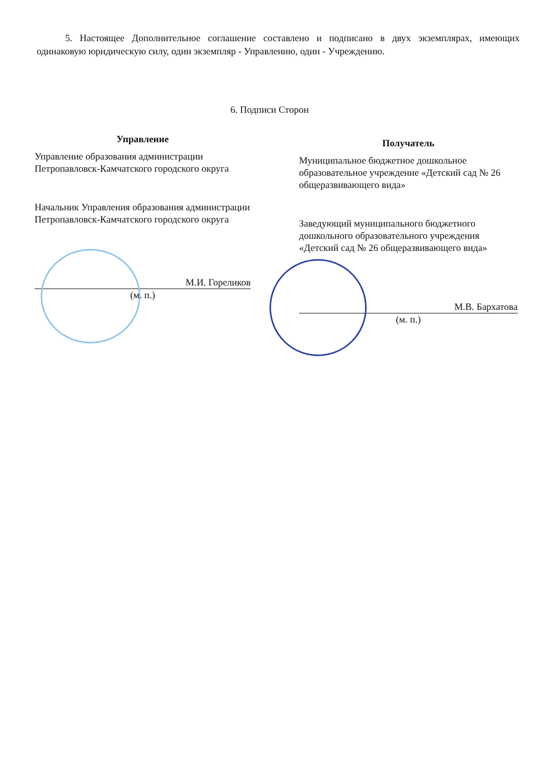5. Настоящее Дополнительное соглашение составлено и подписано в двух экземплярах, имеющих одинаковую юридическую силу, один экземпляр - Управлению, один - Учреждению.
6. Подписи Сторон
Управление
Управление образования администрации Петропавловск-Камчатского городского округа
Начальник Управления образования администрации Петропавловск-Камчатского городского округа
М.И. Гореликов
(м. п.)
Получатель
Муниципальное бюджетное дошкольное образовательное учреждение «Детский сад № 26 общеразвивающего вида»
Заведующий муниципального бюджетного дошкольного образовательного учреждения «Детский сад № 26 общеразвивающего вида»
М.В. Бархатова
(м. п.)